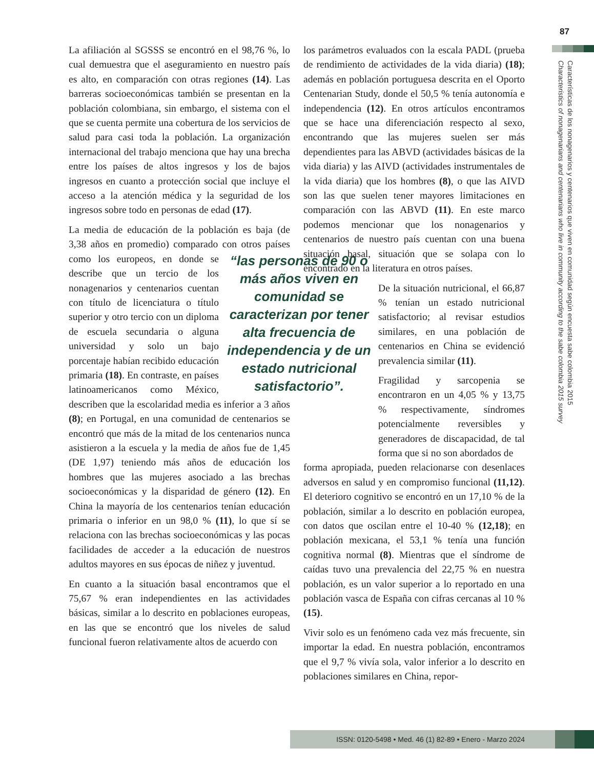87
Características de los nonagenarios y centenarios que viven en comunidad según encuesta sabe colombia 2015
Characteristics of nonagenarians and centenarians who live in community according to the sabe colombia 2015 survey
La afiliación al SGSSS se encontró en el 98,76 %, lo cual demuestra que el aseguramiento en nuestro país es alto, en comparación con otras regiones (14). Las barreras socioeconómicas también se presentan en la población colombiana, sin embargo, el sistema con el que se cuenta permite una cobertura de los servicios de salud para casi toda la población. La organización internacional del trabajo menciona que hay una brecha entre los países de altos ingresos y los de bajos ingresos en cuanto a protección social que incluye el acceso a la atención médica y la seguridad de los ingresos sobre todo en personas de edad (17).
La media de educación de la población es baja (de 3,38 años en promedio) comparado con otros países como los europeos, en donde “las personas de 90 o más años viven en comunidad se caracterizan por tener alta frecuencia de independencia y de un estado nutricional satisfactorio”. se describe que un tercio de los nonagenarios y centenarios cuentan con título de licenciatura o título superior y otro tercio con un diploma de escuela secundaria o alguna universidad y solo un bajo porcentaje habían recibido educación primaria (18). En contraste, en países latinoamericanos como México, describen que la escolaridad media es inferior a 3 años (8); en Portugal, en una comunidad de centenarios se encontró que más de la mitad de los centenarios nunca asistieron a la escuela y la media de años fue de 1,45 (DE 1,97) teniendo más años de educación los hombres que las mujeres asociado a las brechas socioeconómicas y la disparidad de género (12). En China la mayoría de los centenarios tenían educación primaria o inferior en un 98,0 % (11), lo que sí se relaciona con las brechas socioeconómicas y las pocas facilidades de acceder a la educación de nuestros adultos mayores en sus épocas de niñez y juventud.
En cuanto a la situación basal encontramos que el 75,67 % eran independientes en las actividades básicas, similar a lo descrito en poblaciones europeas, en las que se encontró que los niveles de salud funcional fueron relativamente altos de acuerdo con
los parámetros evaluados con la escala PADL (prueba de rendimiento de actividades de la vida diaria) (18); además en población portuguesa descrita en el Oporto Centenarian Study, donde el 50,5 % tenía autonomía e independencia (12). En otros artículos encontramos que se hace una diferenciación respecto al sexo, encontrando que las mujeres suelen ser más dependientes para las ABVD (actividades básicas de la vida diaria) y las AIVD (actividades instrumentales de la vida diaria) que los hombres (8), o que las AIVD son las que suelen tener mayores limitaciones en comparación con las ABVD (11). En este marco podemos mencionar que los nonagenarios y centenarios de nuestro país cuentan con una buena situación basal, situación que se solapa con lo encontrado en la literatura en otros países.
De la situación nutricional, el 66,87 % tenían un estado nutricional satisfactorio; al revisar estudios similares, en una población de centenarios en China se evidenció prevalencia similar (11).
Fragilidad y sarcopenia se encontraron en un 4,05 % y 13,75 % respectivamente, síndromes potencialmente reversibles y generadores de discapacidad, de tal forma que si no son abordados de
forma apropiada, pueden relacionarse con desenlaces adversos en salud y en compromiso funcional (11,12). El deterioro cognitivo se encontró en un 17,10 % de la población, similar a lo descrito en población europea, con datos que oscilan entre el 10-40 % (12,18); en población mexicana, el 53,1 % tenía una función cognitiva normal (8). Mientras que el síndrome de caídas tuvo una prevalencia del 22,75 % en nuestra población, es un valor superior a lo reportado en una población vasca de España con cifras cercanas al 10 % (15).
Vivir solo es un fenómeno cada vez más frecuente, sin importar la edad. En nuestra población, encontramos que el 9,7 % vivía sola, valor inferior a lo descrito en poblaciones similares en China, repor-
ISSN: 0120-5498 • Med. 46 (1) 82-89 • Enero - Marzo 2024